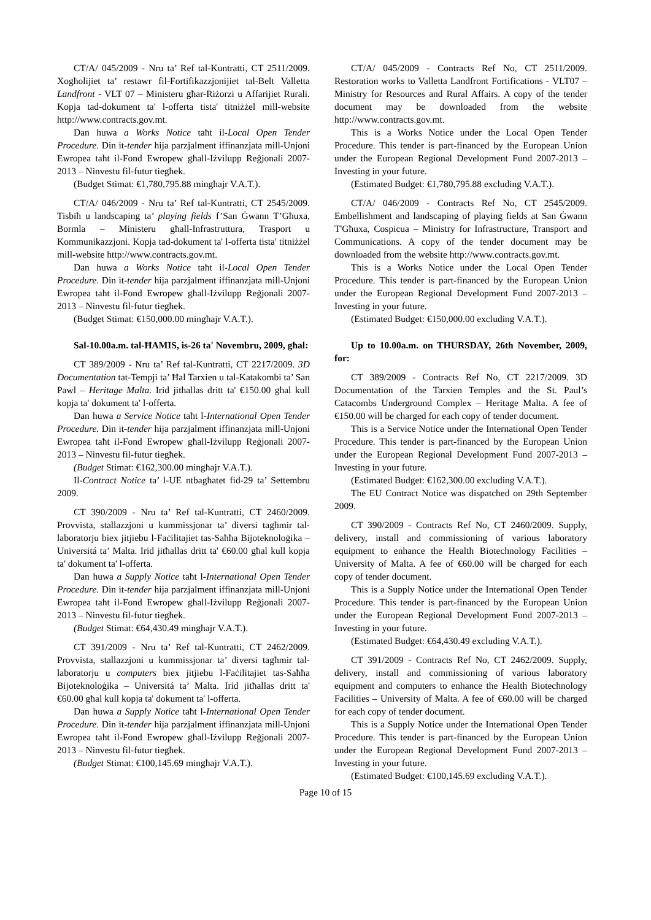CT/A/ 045/2009 - Nru ta’ Ref tal-Kuntratti, CT 2511/2009. Xogħolijiet ta’ restawr fil-Fortifikazzjonijiet tal-Belt Valletta Landfront - VLT 07 – Ministeru għar-Riżorzi u Affarijiet Rurali. Kopja tad-dokument ta' l-offerta tista' titniżżel mill-website http://www.contracts.gov.mt.
Dan huwa a Works Notice taħt il-Local Open Tender Procedure. Din it-tender hija parzjalment iffinanzjata mill-Unjoni Ewropea taħt il-Fond Ewropew għall-Iżvilupp Reġjonali 2007-2013 – Ninvestu fil-futur tiegħek.
(Budget Stimat: €1,780,795.88 mingħajr V.A.T.).
CT/A/ 046/2009 - Nru ta’ Ref tal-Kuntratti, CT 2545/2009. Tisbiħ u landscaping ta’ playing fields f’San Ġwann T’Għuxa, Bormla – Ministeru għall-Infrastruttura, Trasport u Kommunikazzjoni. Kopja tad-dokument ta' l-offerta tista' titniżżel mill-website http://www.contracts.gov.mt.
Dan huwa a Works Notice taħt il-Local Open Tender Procedure. Din it-tender hija parzjalment iffinanzjata mill-Unjoni Ewropea taħt il-Fond Ewropew għall-Iżvilupp Reġjonali 2007-2013 – Ninvestu fil-futur tiegħek.
(Budget Stimat: €150,000.00 mingħajr V.A.T.).
Sal-10.00a.m. tal-ĦAMIS, is-26 ta' Novembru, 2009, għal:
CT 389/2009 - Nru ta’ Ref tal-Kuntratti, CT 2217/2009. 3D Documentation tat-Tempji ta’ Ħal Tarxien u tal-Katakombi ta’ San Pawl – Heritage Malta. Irid jitħallas dritt ta' €150.00 għal kull kopja ta' dokument ta' l-offerta.
Dan huwa a Service Notice taħt l-International Open Tender Procedure. Din it-tender hija parzjalment iffinanzjata mill-Unjoni Ewropea taħt il-Fond Ewropew għall-Iżvilupp Reġjonali 2007-2013 – Ninvestu fil-futur tiegħek.
(Budget Stimat: €162,300.00 mingħajr V.A.T.).
Il-Contract Notice ta’ l-UE ntbagħatet fid-29 ta’ Settembru 2009.
CT 390/2009 - Nru ta’ Ref tal-Kuntratti, CT 2460/2009. Provvista, stallazzjoni u kummissjonar ta’ diversi tagħmir tal-laboratorju biex jitjiebu l-Faċilitajiet tas-Saħħa Bijoteknoloġika – Universitá ta’ Malta. Irid jitħallas dritt ta' €60.00 għal kull kopja ta' dokument ta' l-offerta.
Dan huwa a Supply Notice taħt l-International Open Tender Procedure. Din it-tender hija parzjalment iffinanzjata mill-Unjoni Ewropea taħt il-Fond Ewropew għall-Iżvilupp Reġjonali 2007-2013 – Ninvestu fil-futur tiegħek.
(Budget Stimat: €64,430.49 mingħajr V.A.T.).
CT 391/2009 - Nru ta’ Ref tal-Kuntratti, CT 2462/2009. Provvista, stallazzjoni u kummissjonar ta’ diversi tagħmir tal-laboratorju u computers biex jitjiebu l-Faċilitajiet tas-Saħħa Bijoteknoloġika – Universitá ta’ Malta. Irid jitħallas dritt ta' €60.00 għal kull kopja ta' dokument ta' l-offerta.
Dan huwa a Supply Notice taħt l-International Open Tender Procedure. Din it-tender hija parzjalment iffinanzjata mill-Unjoni Ewropea taħt il-Fond Ewropew għall-Iżvilupp Reġjonali 2007-2013 – Ninvestu fil-futur tiegħek.
(Budget Stimat: €100,145.69 mingħajr V.A.T.).
CT/A/ 045/2009 - Contracts Ref No, CT 2511/2009. Restoration works to Valletta Landfront Fortifications - VLT07 – Ministry for Resources and Rural Affairs. A copy of the tender document may be downloaded from the website http://www.contracts.gov.mt.
This is a Works Notice under the Local Open Tender Procedure. This tender is part-financed by the European Union under the European Regional Development Fund 2007-2013 – Investing in your future.
(Estimated Budget: €1,780,795.88 excluding V.A.T.).
CT/A/ 046/2009 - Contracts Ref No, CT 2545/2009. Embellishment and landscaping of playing fields at San Ġwann T'Għuxa, Cospicua – Ministry for Infrastructure, Transport and Communications. A copy of the tender document may be downloaded from the website http://www.contracts.gov.mt.
This is a Works Notice under the Local Open Tender Procedure. This tender is part-financed by the European Union under the European Regional Development Fund 2007-2013 – Investing in your future.
(Estimated Budget: €150,000.00 excluding V.A.T.).
Up to 10.00a.m. on THURSDAY, 26th November, 2009, for:
CT 389/2009 - Contracts Ref No, CT 2217/2009. 3D Documentation of the Tarxien Temples and the St. Paul’s Catacombs Underground Complex – Heritage Malta. A fee of €150.00 will be charged for each copy of tender document.
This is a Service Notice under the International Open Tender Procedure. This tender is part-financed by the European Union under the European Regional Development Fund 2007-2013 – Investing in your future.
(Estimated Budget: €162,300.00 excluding V.A.T.).
The EU Contract Notice was dispatched on 29th September 2009.
CT 390/2009 - Contracts Ref No, CT 2460/2009. Supply, delivery, install and commissioning of various laboratory equipment to enhance the Health Biotechnology Facilities – University of Malta. A fee of €60.00 will be charged for each copy of tender document.
This is a Supply Notice under the International Open Tender Procedure. This tender is part-financed by the European Union under the European Regional Development Fund 2007-2013 – Investing in your future.
(Estimated Budget: €64,430.49 excluding V.A.T.).
CT 391/2009 - Contracts Ref No, CT 2462/2009. Supply, delivery, install and commissioning of various laboratory equipment and computers to enhance the Health Biotechnology Facilities – University of Malta. A fee of €60.00 will be charged for each copy of tender document.
This is a Supply Notice under the International Open Tender Procedure. This tender is part-financed by the European Union under the European Regional Development Fund 2007-2013 – Investing in your future.
(Estimated Budget: €100,145.69 excluding V.A.T.).
Page 10 of 15